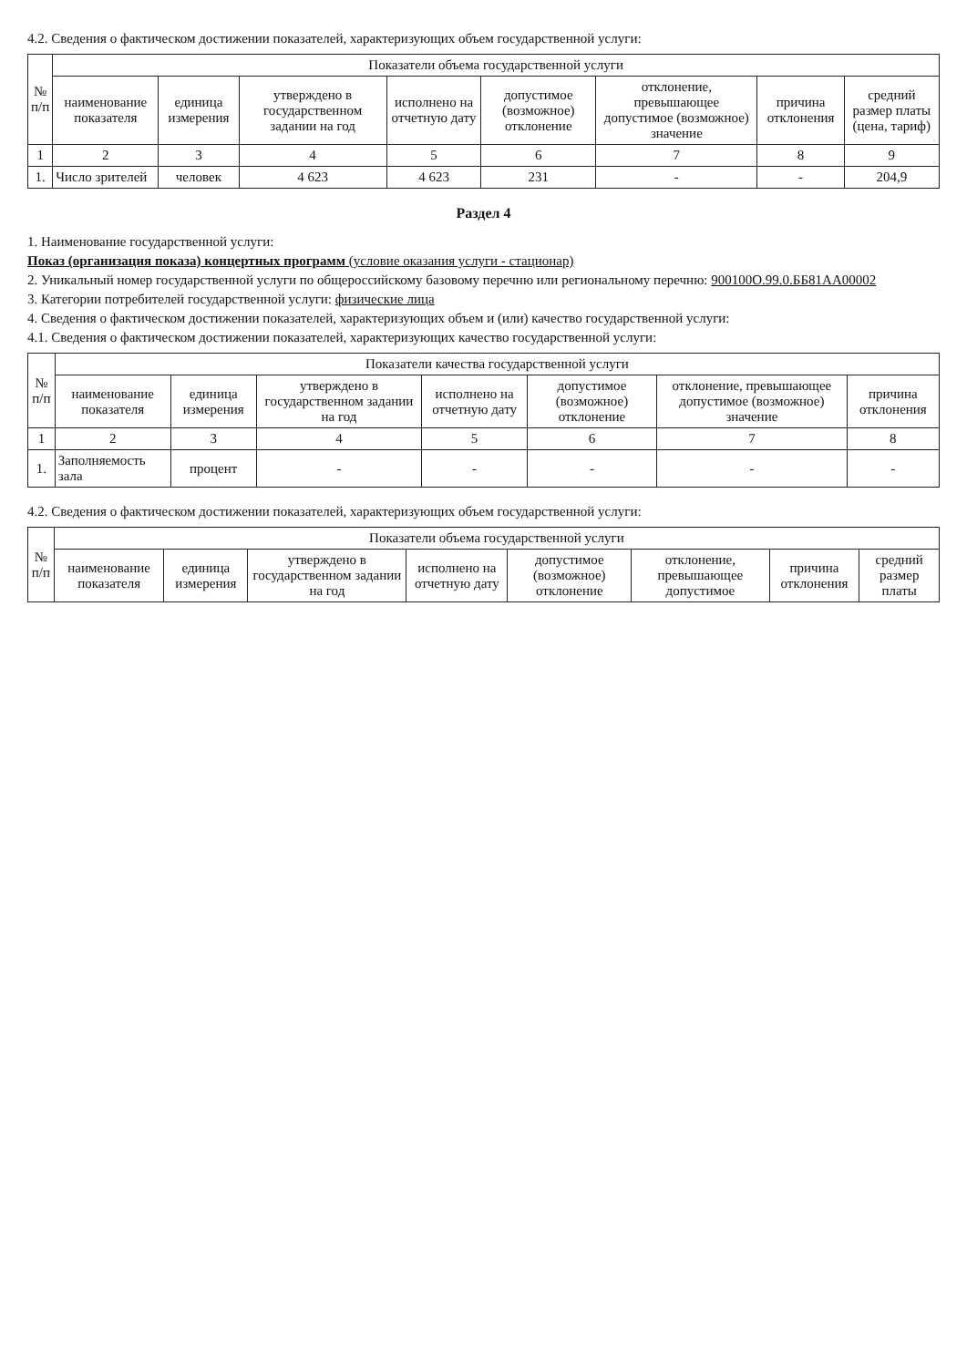4.2. Сведения о фактическом достижении показателей, характеризующих объем государственной услуги:
| № п/п | Показатели объема государственной услуги | | | | | | | |
| --- | --- | --- | --- | --- | --- | --- | --- | --- |
| | наименование показателя | единица измерения | утверждено в государственном задании на год | исполнено на отчетную дату | допустимое (возможное) отклонение | отклонение, превышающее допустимое (возможное) значение | причина отклонения | средний размер платы (цена, тариф) |
| 1 | 2 | 3 | 4 | 5 | 6 | 7 | 8 | 9 |
| 1. | Число зрителей | человек | 4 623 | 4 623 | 231 | - | - | 204,9 |
Раздел 4
1. Наименование государственной услуги:
Показ (организация показа) концертных программ (условие оказания услуги - стационар)
2. Уникальный номер государственной услуги по общероссийскому базовому перечню или региональному перечню: 900100О.99.0.ББ81АА00002
3. Категории потребителей государственной услуги: физические лица
4. Сведения о фактическом достижении показателей, характеризующих объем и (или) качество государственной услуги:
4.1. Сведения о фактическом достижении показателей, характеризующих качество государственной услуги:
| № п/п | Показатели качества государственной услуги | | | | | | |
| --- | --- | --- | --- | --- | --- | --- | --- |
| | наименование показателя | единица измерения | утверждено в государственном задании на год | исполнено на отчетную дату | допустимое (возможное) отклонение | отклонение, превышающее допустимое (возможное) значение | причина отклонения |
| 1 | 2 | 3 | 4 | 5 | 6 | 7 | 8 |
| 1. | Заполняемость зала | процент | - | - | - | - | - |
4.2. Сведения о фактическом достижении показателей, характеризующих объем государственной услуги:
| № п/п | Показатели объема государственной услуги | | | | | | | |
| --- | --- | --- | --- | --- | --- | --- | --- | --- |
| | наименование показателя | единица измерения | утверждено в государственном задании на год | исполнено на отчетную дату | допустимое (возможное) отклонение | отклонение, превышающее допустимое | причина отклонения | средний размер платы |